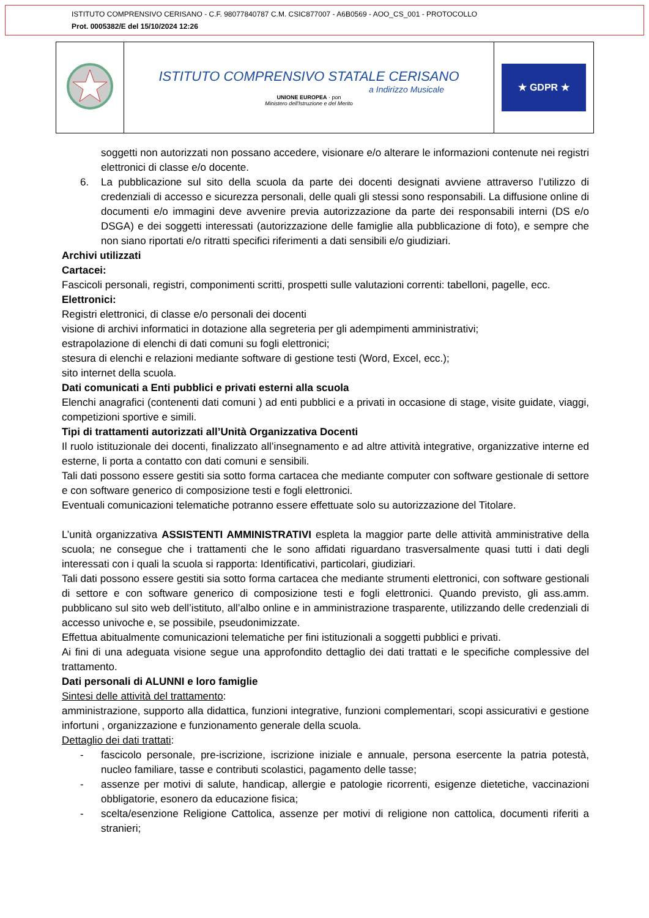ISTITUTO COMPRENSIVO CERISANO - C.F. 98077840787 C.M. CSIC877007 - A6B0569 - AOO_CS_001 - PROTOCOLLO
Prot. 0005382/E del 15/10/2024 12:26
| | ISTITUTO COMPRENSIVO STATALE CERISANO a Indirizzo Musicale UNIONE EUROPEA · pon Ministero dell'Istruzione e del Merito | ★ GDPR ★ |
soggetti non autorizzati non possano accedere, visionare e/o alterare le informazioni contenute nei registri elettronici di classe e/o docente.
6. La pubblicazione sul sito della scuola da parte dei docenti designati avviene attraverso l’utilizzo di credenziali di accesso e sicurezza personali, delle quali gli stessi sono responsabili. La diffusione online di documenti e/o immagini deve avvenire previa autorizzazione da parte dei responsabili interni (DS e/o DSGA) e dei soggetti interessati (autorizzazione delle famiglie alla pubblicazione di foto), e sempre che non siano riportati e/o ritratti specifici riferimenti a dati sensibili e/o giudiziari.
Archivi utilizzati
Cartacei:
Fascicoli personali, registri, componimenti scritti, prospetti sulle valutazioni correnti: tabelloni, pagelle, ecc.
Elettronici:
Registri elettronici, di classe e/o personali dei docenti
visione di archivi informatici in dotazione alla segreteria per gli adempimenti amministrativi;
estrapolazione di elenchi di dati comuni su fogli elettronici;
stesura di elenchi e relazioni mediante software di gestione testi (Word, Excel, ecc.);
sito internet della scuola.
Dati comunicati a Enti pubblici e privati esterni alla scuola
Elenchi anagrafici (contenenti dati comuni ) ad enti pubblici e a privati in occasione di stage, visite guidate, viaggi, competizioni sportive e simili.
Tipi di trattamenti autorizzati all’Unità Organizzativa Docenti
Il ruolo istituzionale dei docenti, finalizzato all’insegnamento e ad altre attività integrative, organizzative interne ed esterne, li porta a contatto con dati comuni e sensibili.
Tali dati possono essere gestiti sia sotto forma cartacea che mediante computer con software gestionale di settore e con software generico di composizione testi e fogli elettronici.
Eventuali comunicazioni telematiche potranno essere effettuate solo su autorizzazione del Titolare.
L’unità organizzativa ASSISTENTI AMMINISTRATIVI espleta la maggior parte delle attività amministrative della scuola; ne consegue che i trattamenti che le sono affidati riguardano trasversalmente quasi tutti i dati degli interessati con i quali la scuola si rapporta: Identificativi, particolari, giudiziari.
Tali dati possono essere gestiti sia sotto forma cartacea che mediante strumenti elettronici, con software gestionali di settore e con software generico di composizione testi e fogli elettronici. Quando previsto, gli ass.amm. pubblicano sul sito web dell’istituto, all’albo online e in amministrazione trasparente, utilizzando delle credenziali di accesso univoche e, se possibile, pseudonimizzate.
Effettua abitualmente comunicazioni telematiche per fini istituzionali a soggetti pubblici e privati.
Ai fini di una adeguata visione segue una approfondito dettaglio dei dati trattati e le specifiche complessive del trattamento.
Dati personali di ALUNNI e loro famiglie
Sintesi delle attività del trattamento:
amministrazione, supporto alla didattica, funzioni integrative, funzioni complementari, scopi assicurativi e gestione infortuni , organizzazione e funzionamento generale della scuola.
Dettaglio dei dati trattati:
- fascicolo personale, pre-iscrizione, iscrizione iniziale e annuale, persona esercente la patria potestà, nucleo familiare, tasse e contributi scolastici, pagamento delle tasse;
- assenze per motivi di salute, handicap, allergie e patologie ricorrenti, esigenze dietetiche, vaccinazioni obbligatorie, esonero da educazione fisica;
- scelta/esenzione Religione Cattolica, assenze per motivi di religione non cattolica, documenti riferiti a stranieri;